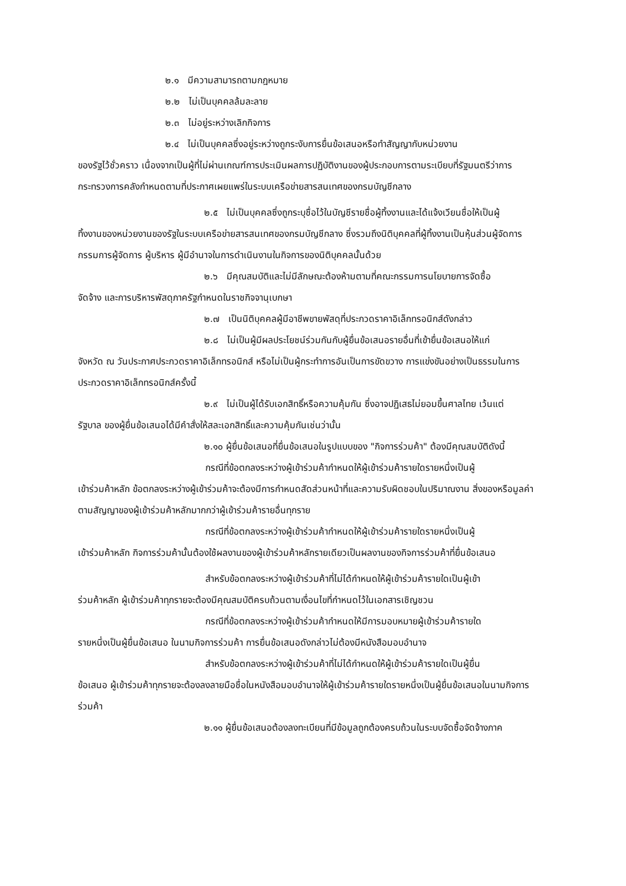๒.๑ มีความสามารถตามกฎหมาย
๒.๒ ไม่เป็นบุคคลล้มละลาย
๒.๓ ไม่อยู่ระหว่างเลิกกิจการ
๒.๔ ไม่เป็นบุคคลซึ่งอยู่ระหว่างถูกระงับการยื่นข้อเสนอหรือทำสัญญากับหน่วยงาน
ของรัฐไว้ชั่วคราว เนื่องจากเป็นผู้ที่ไม่ผ่านเกณฑ์การประเมินผลการปฏิบัติงานของผู้ประกอบการตามระเบียบที่รัฐมนตรีว่าการกระทรวงการคลังกำหนดตามที่ประกาศเผยแพร่ในระบบเครือข่ายสารสนเทศของกรมบัญชีกลาง
๒.๕ ไม่เป็นบุคคลซึ่งถูกระบุชื่อไว้ในบัญชีรายชื่อผู้ทิ้งงานและได้แจ้งเวียนชื่อให้เป็นผู้
ทิ้งงานของหน่วยงานของรัฐในระบบเครือข่ายสารสนเทศของกรมบัญชีกลาง ซึ่งรวมถึงนิติบุคคลที่ผู้ทิ้งงานเป็นหุ้นส่วนผู้จัดการ กรรมการผู้จัดการ ผู้บริหาร ผู้มีอำนาจในการดำเนินงานในกิจการของนิติบุคคลนั้นด้วย
๒.๖ มีคุณสมบัติและไม่มีลักษณะต้องห้ามตามที่คณะกรรมการนโยบายการจัดซื้อ
จัดจ้าง และการบริหารพัสดุภาครัฐกำหนดในราชกิจจานุเบกษา
๒.๗ เป็นนิติบุคคลผู้มีอาชีพขายพัสดุที่ประกวดราคาอิเล็กทรอนิกส์ดังกล่าว
๒.๘ ไม่เป็นผู้มีผลประโยชน์ร่วมกันกับผู้ยื่นข้อเสนอรายอื่นที่เข้ายื่นข้อเสนอให้แก่
จังหวัด ณ วันประกาศประกวดราคาอิเล็กทรอนิกส์ หรือไม่เป็นผู้กระทำการอันเป็นการขัดขวาง การแข่งขันอย่างเป็นธรรมในการประกวดราคาอิเล็กทรอนิกส์ครั้งนี้
๒.๙ ไม่เป็นผู้ได้รับเอกสิทธิ์หรือความคุ้มกัน ซึ่งอาจปฏิเสธไม่ยอมขึ้นศาลไทย เว้นแต่
รัฐบาล ของผู้ยื่นข้อเสนอได้มีคำสั่งให้สละเอกสิทธิ์และความคุ้มกันเช่นว่านั้น
๒.๑๐ ผู้ยื่นข้อเสนอที่ยื่นข้อเสนอในรูปแบบของ "กิจการร่วมค้า" ต้องมีคุณสมบัติดังนี้
กรณีที่ข้อตกลงระหว่างผู้เข้าร่วมค้ากำหนดให้ผู้เข้าร่วมค้ารายใดรายหนึ่งเป็นผู้
เข้าร่วมค้าหลัก ข้อตกลงระหว่างผู้เข้าร่วมค้าจะต้องมีการกำหนดสัดส่วนหน้าที่และความรับผิดชอบในปริมาณงาน สิ่งของหรือมูลค่าตามสัญญาของผู้เข้าร่วมค้าหลักมากกว่าผู้เข้าร่วมค้ารายอื่นทุกราย
กรณีที่ข้อตกลงระหว่างผู้เข้าร่วมค้ากำหนดให้ผู้เข้าร่วมค้ารายใดรายหนึ่งเป็นผู้
เข้าร่วมค้าหลัก กิจการร่วมค้านั้นต้องใช้ผลงานของผู้เข้าร่วมค้าหลักรายเดียวเป็นผลงานของกิจการร่วมค้าที่ยื่นข้อเสนอ
สำหรับข้อตกลงระหว่างผู้เข้าร่วมค้าที่ไม่ได้กำหนดให้ผู้เข้าร่วมค้ารายใดเป็นผู้เข้า
ร่วมค้าหลัก ผู้เข้าร่วมค้าทุกรายจะต้องมีคุณสมบัติครบถ้วนตามเงื่อนไขที่กำหนดไว้ในเอกสารเชิญชวน
กรณีที่ข้อตกลงระหว่างผู้เข้าร่วมค้ากำหนดให้มีการมอบหมายผู้เข้าร่วมค้ารายใด
รายหนึ่งเป็นผู้ยื่นข้อเสนอ ในนามกิจการร่วมค้า การยื่นข้อเสนอดังกล่าวไม่ต้องมีหนังสือมอบอำนาจ
สำหรับข้อตกลงระหว่างผู้เข้าร่วมค้าที่ไม่ได้กำหนดให้ผู้เข้าร่วมค้ารายใดเป็นผู้ยื่น
ข้อเสนอ ผู้เข้าร่วมค้าทุกรายจะต้องลงลายมือชื่อในหนังสือมอบอำนาจให้ผู้เข้าร่วมค้ารายใดรายหนึ่งเป็นผู้ยื่นข้อเสนอในนามกิจการร่วมค้า
๒.๑๑ ผู้ยื่นข้อเสนอต้องลงทะเบียนที่มีข้อมูลถูกต้องครบถ้วนในระบบจัดซื้อจัดจ้างภาค